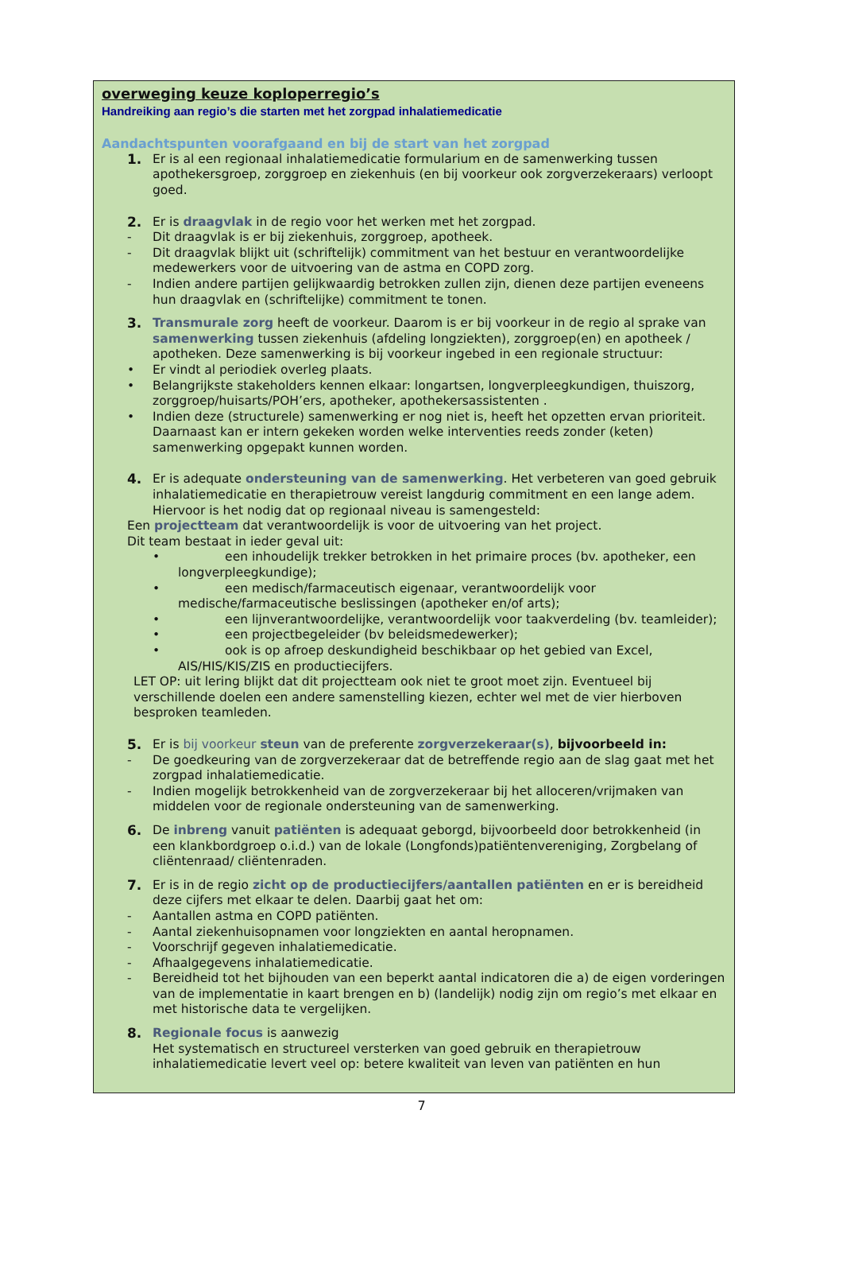overweging keuze koploperregio’s
Handreiking aan regio’s die starten met het zorgpad inhalatiemedicatie
Aandachtspunten voorafgaand en bij de start van het zorgpad
1. Er is al een regionaal inhalatiemedicatie formularium en de samenwerking tussen apothekersgroep, zorggroep en ziekenhuis (en bij voorkeur ook zorgverzekeraars) verloopt goed.
2. Er is draagvlak in de regio voor het werken met het zorgpad.
- Dit draagvlak is er bij ziekenhuis, zorggroep, apotheek.
- Dit draagvlak blijkt uit (schriftelijk) commitment van het bestuur en verantwoordelijke medewerkers voor de uitvoering van de astma en COPD zorg.
- Indien andere partijen gelijkwaardig betrokken zullen zijn, dienen deze partijen eveneens hun draagvlak en (schriftelijke) commitment te tonen.
3. Transmurale zorg heeft de voorkeur. Daarom is er bij voorkeur in de regio al sprake van samenwerking tussen ziekenhuis (afdeling longziekten), zorggroep(en) en apotheek / apotheken. Deze samenwerking is bij voorkeur ingebed in een regionale structuur:
• Er vindt al periodiek overleg plaats.
• Belangrijkste stakeholders kennen elkaar: longartsen, longverpleegkundigen, thuiszorg, zorggroep/huisarts/POH’ers, apotheker, apothekersassistenten .
• Indien deze (structurele) samenwerking er nog niet is, heeft het opzetten ervan prioriteit. Daarnaast kan er intern gekeken worden welke interventies reeds zonder (keten) samenwerking opgepakt kunnen worden.
4. Er is adequate ondersteuning van de samenwerking. Het verbeteren van goed gebruik inhalatiemedicatie en therapietrouw vereist langdurig commitment en een lange adem. Hiervoor is het nodig dat op regionaal niveau is samengesteld:
Een projectteam dat verantwoordelijk is voor de uitvoering van het project.
Dit team bestaat in ieder geval uit:
• een inhoudelijk trekker betrokken in het primaire proces (bv. apotheker, een longverpleegkundige);
• een medisch/farmaceutisch eigenaar, verantwoordelijk voor medische/farmaceutische beslissingen (apotheker en/of arts);
• een lijnverantwoordelijke, verantwoordelijk voor taakverdeling (bv. teamleider);
• een projectbegeleider (bv beleidsmedewerker);
• ook is op afroep deskundigheid beschikbaar op het gebied van Excel, AIS/HIS/KIS/ZIS en productiecijfers.
LET OP: uit lering blijkt dat dit projectteam ook niet te groot moet zijn. Eventueel bij verschillende doelen een andere samenstelling kiezen, echter wel met de vier hierboven besproken teamleden.
5. Er is bij voorkeur steun van de preferente zorgverzekeraar(s), bijvoorbeeld in:
- De goedkeuring van de zorgverzekeraar dat de betreffende regio aan de slag gaat met het zorgpad inhalatiemedicatie.
- Indien mogelijk betrokkenheid van de zorgverzekeraar bij het alloceren/vrijmaken van middelen voor de regionale ondersteuning van de samenwerking.
6. De inbreng vanuit patiënten is adequaat geborgd, bijvoorbeeld door betrokkenheid (in een klankbordgroep o.i.d.) van de lokale (Longfonds)patiëntenvereniging, Zorgbelang of cliëntenraad/ cliëntenraden.
7. Er is in de regio zicht op de productiecijfers/aantallen patiënten en er is bereidheid deze cijfers met elkaar te delen. Daarbij gaat het om:
- Aantallen astma en COPD patiënten.
- Aantal ziekenhuisopnamen voor longziekten en aantal heropnamen.
- Voorschrijf gegeven inhalatiemedicatie.
- Afhaalgegevens inhalatiemedicatie.
- Bereidheid tot het bijhouden van een beperkt aantal indicatoren die a) de eigen vorderingen van de implementatie in kaart brengen en b) (landelijk) nodig zijn om regio’s met elkaar en met historische data te vergelijken.
8. Regionale focus is aanwezig
Het systematisch en structureel versterken van goed gebruik en therapietrouw inhalatiemedicatie levert veel op: betere kwaliteit van leven van patiënten en hun
7